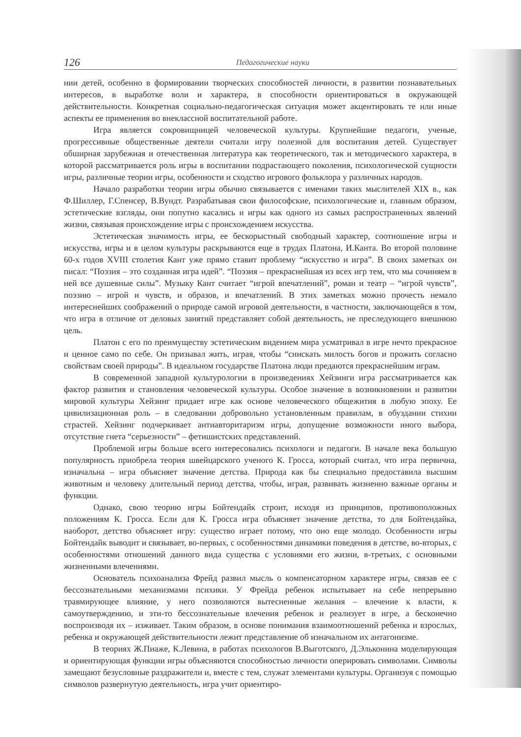126 Педагогические науки
нии детей, особенно в формировании творческих способностей личности, в развитии познавательных интересов, в выработке воли и характера, в способности ориентироваться в окружающей действительности. Конкретная социально-педагогическая ситуация может акцентировать те или иные аспекты ее применения во внеклассной воспитательной работе.
Игра является сокровищницей человеческой культуры. Крупнейшие педагоги, ученые, прогрессивные общественные деятели считали игру полезной для воспитания детей. Существует обширная зарубежная и отечественная литература как теоретического, так и методического характера, в которой рассматривается роль игры в воспитании подрастающего поколения, психологической сущности игры, различные теории игры, особенности и сходство игрового фольклора у различных народов.
Начало разработки теории игры обычно связывается с именами таких мыслителей XIX в., как Ф.Шиллер, Г.Спенсер, В.Вундт. Разрабатывая свои философские, психологические и, главным образом, эстетические взгляды, они попутно касались и игры как одного из самых распространенных явлений жизни, связывая происхождение игры с происхождением искусства.
Эстетическая значимость игры, ее бескорыстный свободный характер, соотношение игры и искусства, игры и в целом культуры раскрываются еще в трудах Платона, И.Канта. Во второй половине 60-х годов XVIII столетия Кант уже прямо ставит проблему “искусство и игра”. В своих заметках он писал: “Поэзия – это созданная игра идей”. “Поэзия – прекраснейшая из всех игр тем, что мы сочиняем в ней все душевные силы”. Музыку Кант считает “игрой впечатлений”, роман и театр – “игрой чувств”, поэзию – игрой и чувств, и образов, и впечатлений. В этих заметках можно прочесть немало интереснейших соображений о природе самой игровой деятельности, в частности, заключающейся в том, что игра в отличие от деловых занятий представляет собой деятельность, не преследующего внешнюю цель.
Платон с его по преимуществу эстетическим видением мира усматривал в игре нечто прекрасное и ценное само по себе. Он призывал жить, играя, чтобы “снискать милость богов и прожить согласно свойствам своей природы”. В идеальном государстве Платона люди предаются прекраснейшим играм.
В современной западной культурологии в произведениях Хейзинги игра рассматривается как фактор развития и становления человеческой культуры. Особое значение в возникновении и развитии мировой культуры Хейзинг придает игре как основе человеческого общежития в любую эпоху. Ее цивилизационная роль – в следовании добровольно установленным правилам, в обуздании стихии страстей. Хейзинг подчеркивает антиавторитаризм игры, допущение возможности иного выбора, отсутствие гнета “серьезности” – фетишистских представлений.
Проблемой игры больше всего интересовались психологи и педагоги. В начале века большую популярность приобрела теория швейцарского ученого К. Гросса, который считал, что игра первична, изначальна – игра объясняет значение детства. Природа как бы специально предоставила высшим животным и человеку длительный период детства, чтобы, играя, развивать жизненно важные органы и функции.
Однако, свою теорию игры Бойтендайк строит, исходя из принципов, противоположных положениям К. Гросса. Если для К. Гросса игра объясняет значение детства, то для Бойтендайка, наоборот, детство объясняет игру: существо играет потому, что оно еще молодо. Особенности игры Бойтендайк выводит и связывает, во-первых, с особенностями динамики поведения в детстве, во-вторых, с особенностями отношений данного вида существа с условиями его жизни, в-третьих, с основными жизненными влечениями.
Основатель психоанализа Фрейд развил мысль о компенсаторном характере игры, связав ее с бессознательными механизмами психики. У Фрейда ребенок испытывает на себе непрерывно травмирующее влияние, у него позволяются вытесненные желания – влечение к власти, к самоутверждению, и эти-то бессознательные влечения ребенок и реализует в игре, а бесконечно воспроизводя их – изживает. Таким образом, в основе понимания взаимоотношений ребенка и взрослых, ребенка и окружающей действительности лежит представление об изначальном их антагонизме.
В теориях Ж.Пиаже, К.Левина, в работах психологов В.Выготского, Д.Эльконина моделирующая и ориентирующая функции игры объясняются способностью личности оперировать символами. Символы замещают безусловные раздражители и, вместе с тем, служат элементами культуры. Организуя с помощью символов развернутую деятельность, игра учит ориентиро-